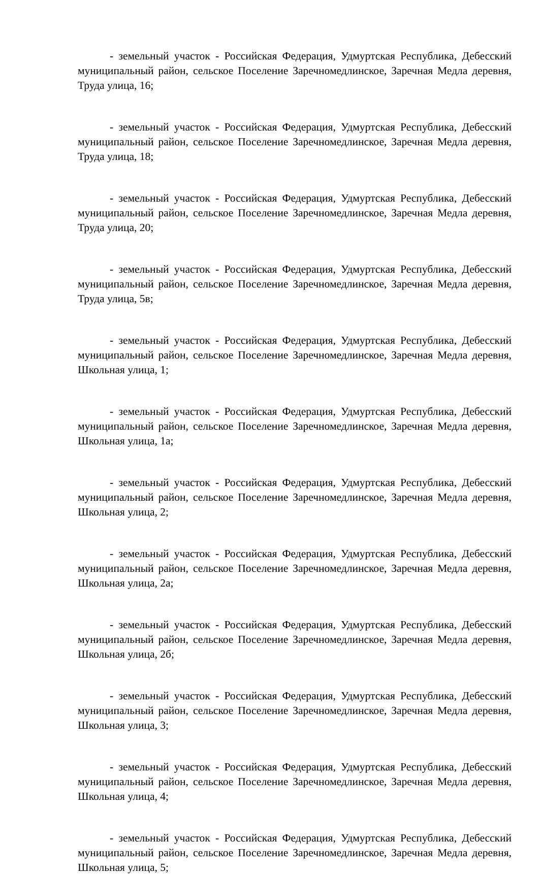- земельный участок - Российская Федерация, Удмуртская Республика, Дебесский муниципальный район, сельское Поселение Заречномедлинское, Заречная Медла деревня, Труда улица, 16;
- земельный участок - Российская Федерация, Удмуртская Республика, Дебесский муниципальный район, сельское Поселение Заречномедлинское, Заречная Медла деревня, Труда улица, 18;
- земельный участок - Российская Федерация, Удмуртская Республика, Дебесский муниципальный район, сельское Поселение Заречномедлинское, Заречная Медла деревня, Труда улица, 20;
- земельный участок - Российская Федерация, Удмуртская Республика, Дебесский муниципальный район, сельское Поселение Заречномедлинское, Заречная Медла деревня, Труда улица, 5в;
- земельный участок - Российская Федерация, Удмуртская Республика, Дебесский муниципальный район, сельское Поселение Заречномедлинское, Заречная Медла деревня, Школьная улица, 1;
- земельный участок - Российская Федерация, Удмуртская Республика, Дебесский муниципальный район, сельское Поселение Заречномедлинское, Заречная Медла деревня, Школьная улица, 1а;
- земельный участок - Российская Федерация, Удмуртская Республика, Дебесский муниципальный район, сельское Поселение Заречномедлинское, Заречная Медла деревня, Школьная улица, 2;
- земельный участок - Российская Федерация, Удмуртская Республика, Дебесский муниципальный район, сельское Поселение Заречномедлинское, Заречная Медла деревня, Школьная улица, 2а;
- земельный участок - Российская Федерация, Удмуртская Республика, Дебесский муниципальный район, сельское Поселение Заречномедлинское, Заречная Медла деревня, Школьная улица, 2б;
- земельный участок - Российская Федерация, Удмуртская Республика, Дебесский муниципальный район, сельское Поселение Заречномедлинское, Заречная Медла деревня, Школьная улица, 3;
- земельный участок - Российская Федерация, Удмуртская Республика, Дебесский муниципальный район, сельское Поселение Заречномедлинское, Заречная Медла деревня, Школьная улица, 4;
- земельный участок - Российская Федерация, Удмуртская Республика, Дебесский муниципальный район, сельское Поселение Заречномедлинское, Заречная Медла деревня, Школьная улица, 5;